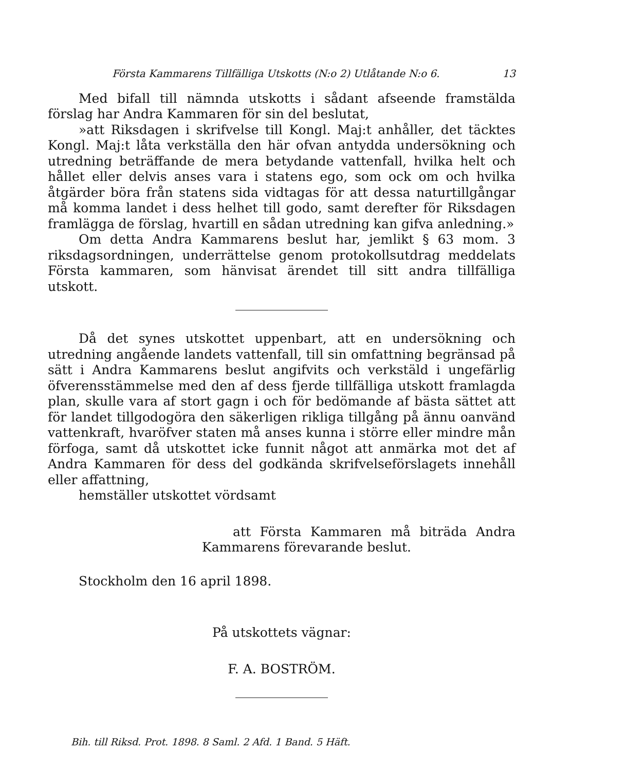Första Kammarens Tillfälliga Utskotts (N:o 2) Utlåtande N:o 6. 13
Med bifall till nämnda utskotts i sådant afseende framstälda förslag har Andra Kammaren för sin del beslutat,
»att Riksdagen i skrifvelse till Kongl. Maj:t anhåller, det täcktes Kongl. Maj:t låta verkställa den här ofvan antydda undersökning och utredning beträffande de mera betydande vattenfall, hvilka helt och hållet eller delvis anses vara i statens ego, som ock om och hvilka åtgärder böra från statens sida vidtagas för att dessa naturtillgångar må komma landet i dess helhet till godo, samt derefter för Riksdagen framlägga de förslag, hvartill en sådan utredning kan gifva anledning.»
Om detta Andra Kammarens beslut har, jemlikt § 63 mom. 3 riksdagsordningen, underrättelse genom protokollsutdrag meddelats Första kammaren, som hänvisat ärendet till sitt andra tillfälliga utskott.
Då det synes utskottet uppenbart, att en undersökning och utredning angående landets vattenfall, till sin omfattning begränsad på sätt i Andra Kammarens beslut angifvits och verkstäld i ungefärlig öfverensstämmelse med den af dess fjerde tillfälliga utskott framlagda plan, skulle vara af stort gagn i och för bedömande af bästa sättet att för landet tillgodogöra den säkerligen rikliga tillgång på ännu oanvänd vattenkraft, hvaröfver staten må anses kunna i större eller mindre mån förfoga, samt då utskottet icke funnit något att anmärka mot det af Andra Kammaren för dess del godkända skrifvelseförslagets innehåll eller affattning,
hemställer utskottet vördsamt
att Första Kammaren må biträda Andra Kammarens förevarande beslut.
Stockholm den 16 april 1898.
På utskottets vägnar:
F. A. BOSTRÖM.
Bih. till Riksd. Prot. 1898. 8 Saml. 2 Afd. 1 Band. 5 Häft.